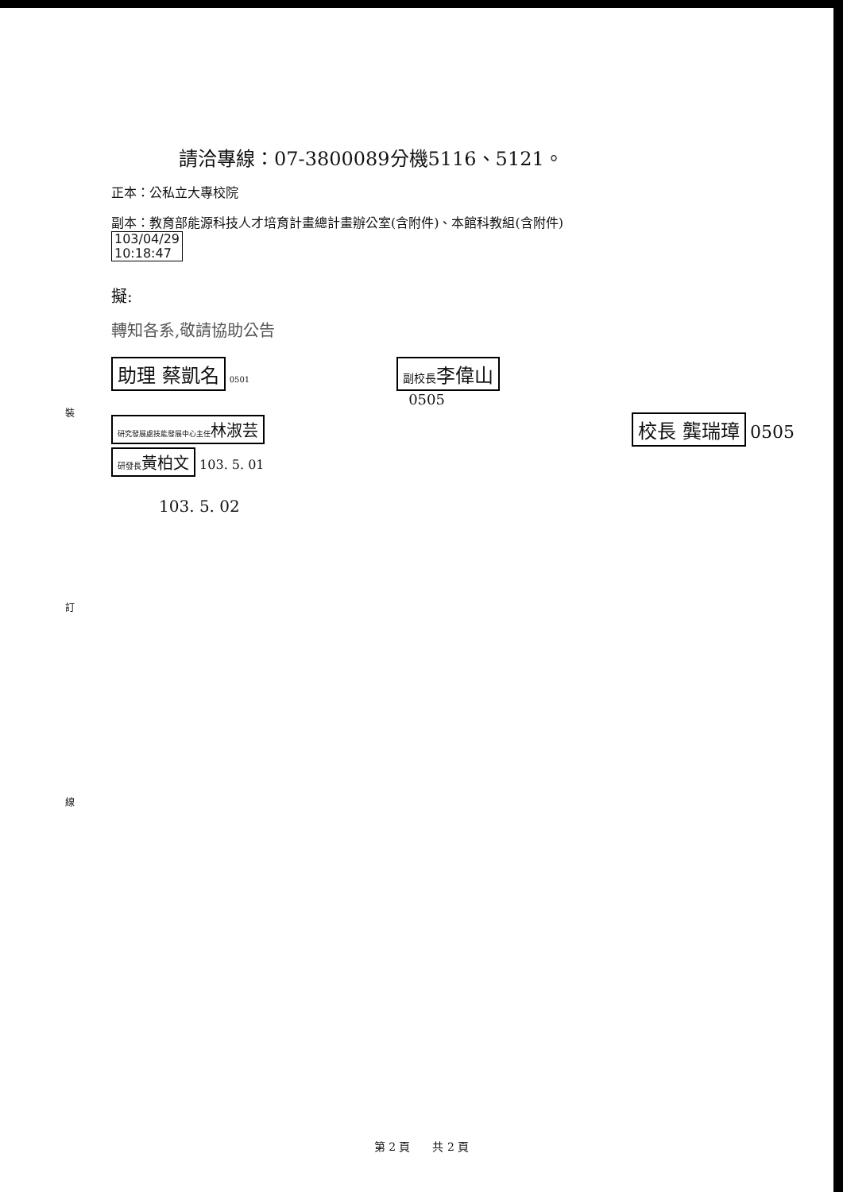裝
訂
線
請洽專線：07-3800089分機5116、5121。
正本：公私立大專校院
副本：教育部能源科技人才培育計畫總計畫辦公室(含附件)、本館科教組(含附件)
103/04/29
10:18:47
擬:
轉知各系,敬請協助公告
助理 蔡凱名
0501
研究發展處技能發展中心主任林淑芸
研發長黃柏文 103. 5. 01
103. 5. 02
副校長李偉山
0505
校長 龔瑞璋
0505
第 2 頁　　共 2 頁